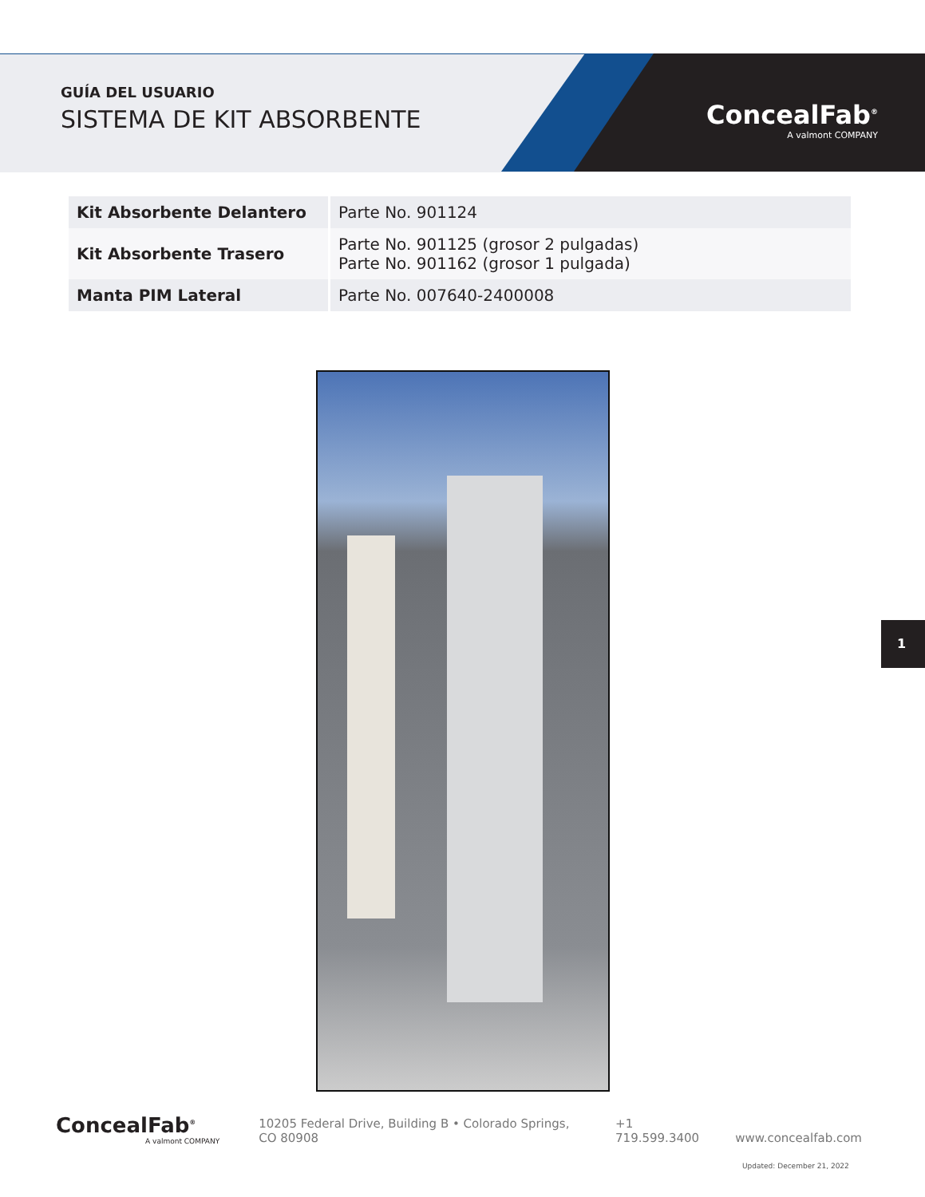GUÍA DEL USUARIO
SISTEMA DE KIT ABSORBENTE
ConcealFab<sup>®</sup>
A valmont COMPANY
| Kit Absorbente Delantero | Parte No. 901124 |
| Kit Absorbente Trasero | Parte No. 901125 (grosor 2 pulgadas) Parte No. 901162 (grosor 1 pulgada) |
| Manta PIM Lateral | Parte No. 007640-2400008 |
1
ConcealFab<sup>®</sup>
A valmont COMPANY
10205 Federal Drive, Building B • Colorado Springs, CO 80908 +1 719.599.3400 www.concealfab.com
Updated: December 21, 2022